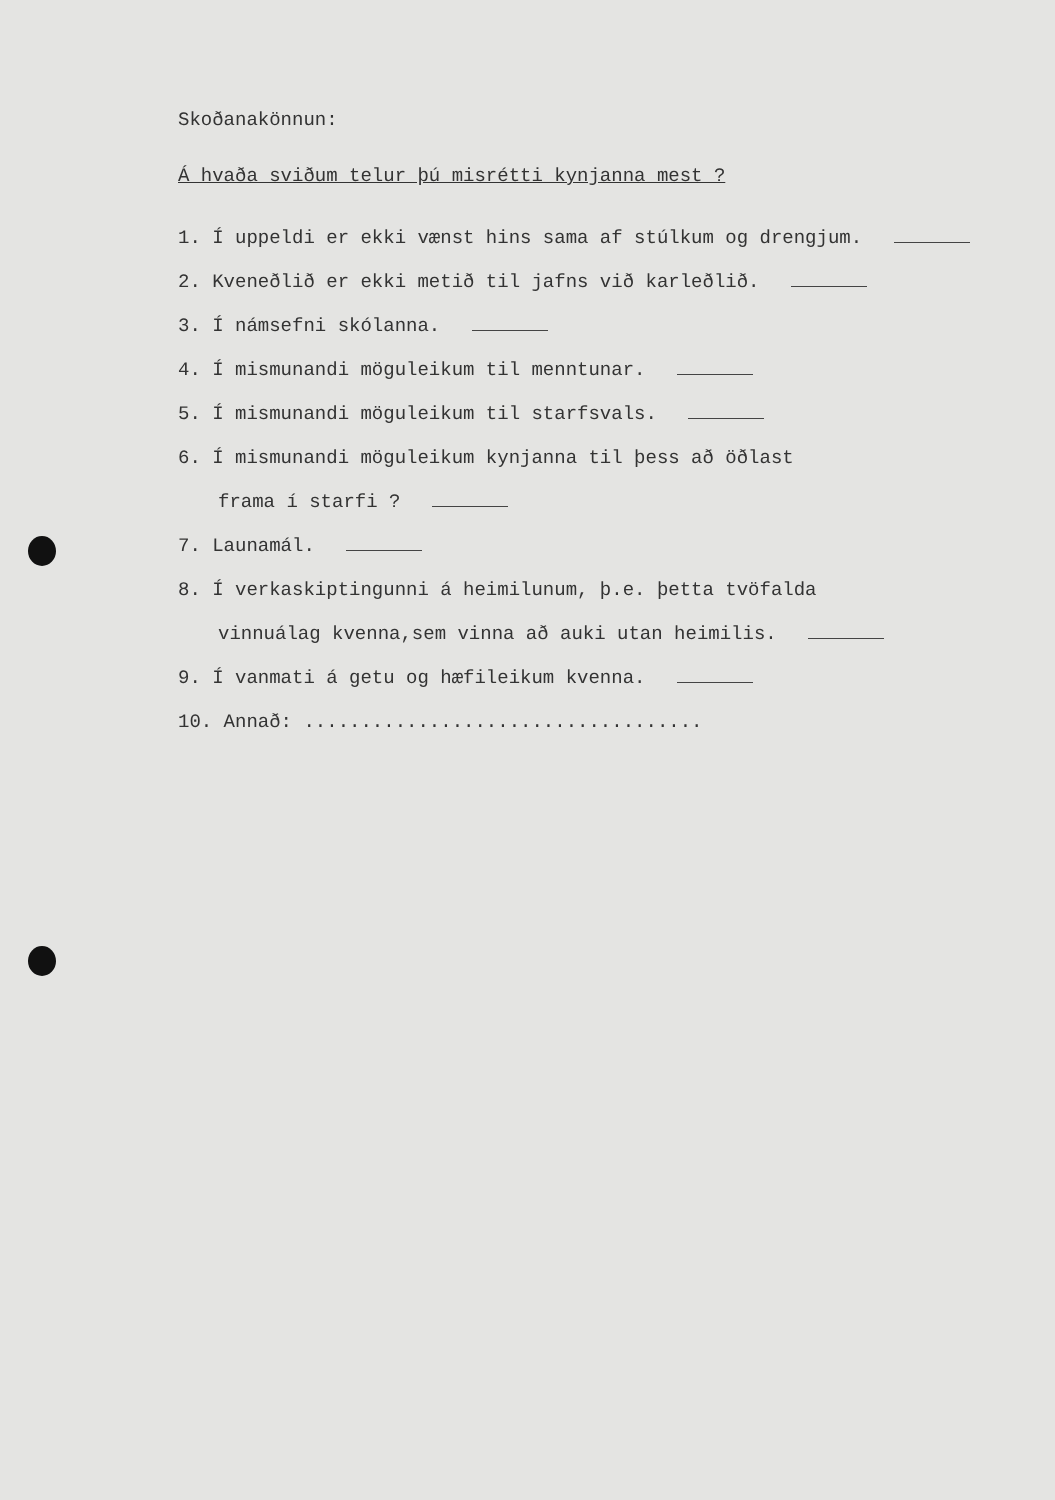Skoðanakönnun:
Á hvaða sviðum telur þú misrétti kynjanna mest ?
1. Í uppeldi er ekki vænst hins sama af stúlkum og drengjum.
2. Kveneðlið er ekki metið til jafns við karleðlið.
3. Í námsefni skólanna.
4. Í mismunandi möguleikum til menntunar.
5. Í mismunandi möguleikum til starfsvals.
6. Í mismunandi möguleikum kynjanna til þess að öðlast
frama í starfi ?
7. Launamál.
8. Í verkaskiptingunni á heimilunum, þ.e. þetta tvöfalda
vinnuálag kvenna,sem vinna að auki utan heimilis.
9. Í vanmati á getu og hæfileikum kvenna.
10. Annað: ...................................